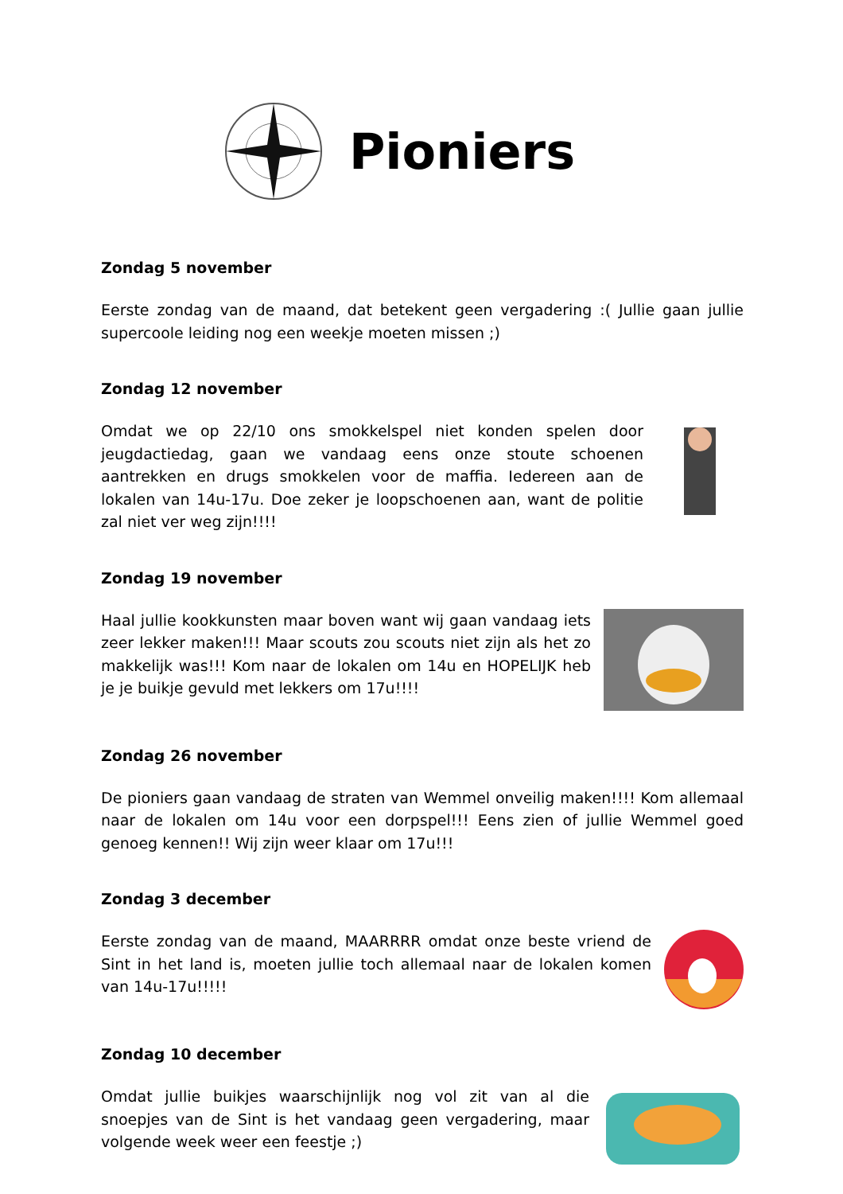Pioniers
Zondag 5 november
Eerste zondag van de maand, dat betekent geen vergadering :( Jullie gaan jullie supercoole leiding nog een weekje moeten missen ;)
Zondag 12 november
Omdat we op 22/10 ons smokkelspel niet konden spelen door jeugdactiedag, gaan we vandaag eens onze stoute schoenen aantrekken en drugs smokkelen voor de maffia. Iedereen aan de lokalen van 14u-17u. Doe zeker je loopschoenen aan, want de politie zal niet ver weg zijn!!!!
Zondag 19 november
Haal jullie kookkunsten maar boven want wij gaan vandaag iets zeer lekker maken!!! Maar scouts zou scouts niet zijn als het zo makkelijk was!!! Kom naar de lokalen om 14u en HOPELIJK heb je je buikje gevuld met lekkers om 17u!!!!
Zondag 26 november
De pioniers gaan vandaag de straten van Wemmel onveilig maken!!!! Kom allemaal naar de lokalen om 14u voor een dorpspel!!! Eens zien of jullie Wemmel goed genoeg kennen!! Wij zijn weer klaar om 17u!!!
Zondag 3 december
Eerste zondag van de maand, MAARRRR omdat onze beste vriend de Sint in het land is, moeten jullie toch allemaal naar de lokalen komen van 14u-17u!!!!!
Zondag 10 december
Omdat jullie buikjes waarschijnlijk nog vol zit van al die snoepjes van de Sint is het vandaag geen vergadering, maar volgende week weer een feestje ;)